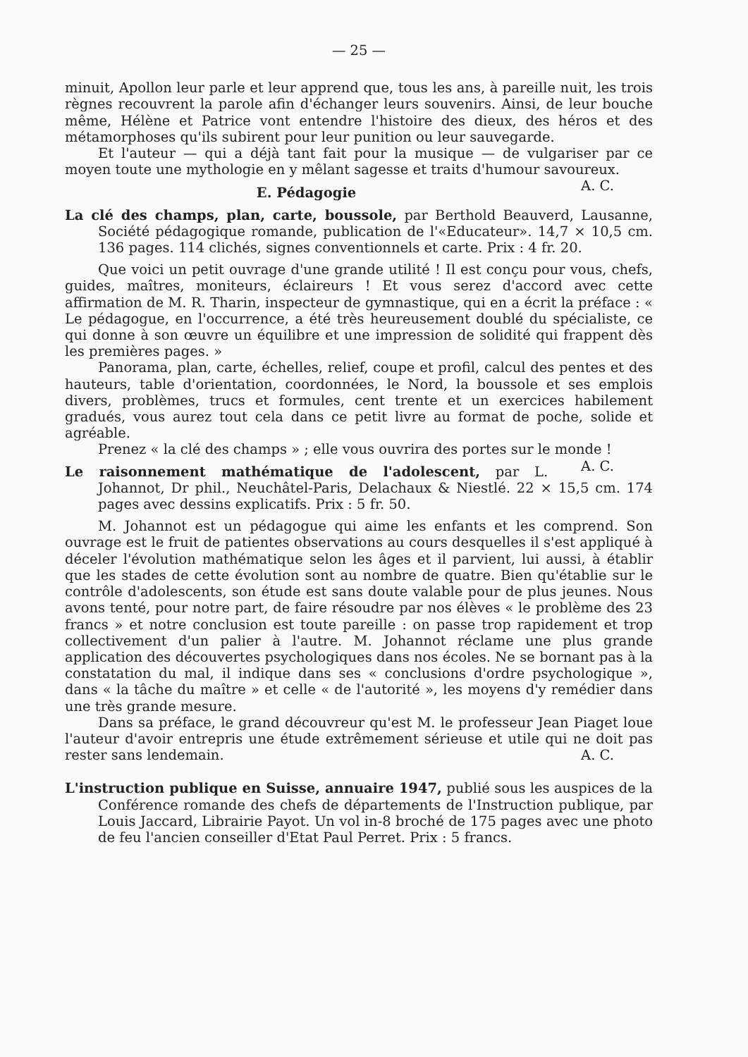— 25 —
minuit, Apollon leur parle et leur apprend que, tous les ans, à pareille nuit, les trois règnes recouvrent la parole afin d'échanger leurs souvenirs. Ainsi, de leur bouche même, Hélène et Patrice vont entendre l'histoire des dieux, des héros et des métamorphoses qu'ils subirent pour leur punition ou leur sauvegarde.
Et l'auteur — qui a déjà tant fait pour la musique — de vulgariser par ce moyen toute une mythologie en y mêlant sagesse et traits d'humour savoureux. A. C.
E. Pédagogie
La clé des champs, plan, carte, boussole, par Berthold Beauverd, Lausanne, Société pédagogique romande, publication de l'«Educateur». 14,7 × 10,5 cm. 136 pages. 114 clichés, signes conventionnels et carte. Prix : 4 fr. 20.
Que voici un petit ouvrage d'une grande utilité ! Il est conçu pour vous, chefs, guides, maîtres, moniteurs, éclaireurs ! Et vous serez d'accord avec cette affirmation de M. R. Tharin, inspecteur de gymnastique, qui en a écrit la préface : « Le pédagogue, en l'occurrence, a été très heureusement doublé du spécialiste, ce qui donne à son œuvre un équilibre et une impression de solidité qui frappent dès les premières pages. »
Panorama, plan, carte, échelles, relief, coupe et profil, calcul des pentes et des hauteurs, table d'orientation, coordonnées, le Nord, la boussole et ses emplois divers, problèmes, trucs et formules, cent trente et un exercices habilement gradués, vous aurez tout cela dans ce petit livre au format de poche, solide et agréable.
Prenez « la clé des champs » ; elle vous ouvrira des portes sur le monde ! A. C.
Le raisonnement mathématique de l'adolescent, par L. Johannot, Dr phil., Neuchâtel-Paris, Delachaux & Niestlé. 22 × 15,5 cm. 174 pages avec dessins explicatifs. Prix : 5 fr. 50.
M. Johannot est un pédagogue qui aime les enfants et les comprend. Son ouvrage est le fruit de patientes observations au cours desquelles il s'est appliqué à déceler l'évolution mathématique selon les âges et il parvient, lui aussi, à établir que les stades de cette évolution sont au nombre de quatre. Bien qu'établie sur le contrôle d'adolescents, son étude est sans doute valable pour de plus jeunes. Nous avons tenté, pour notre part, de faire résoudre par nos élèves « le problème des 23 francs » et notre conclusion est toute pareille : on passe trop rapidement et trop collectivement d'un palier à l'autre. M. Johannot réclame une plus grande application des découvertes psychologiques dans nos écoles. Ne se bornant pas à la constatation du mal, il indique dans ses « conclusions d'ordre psychologique », dans « la tâche du maître » et celle « de l'autorité », les moyens d'y remédier dans une très grande mesure.
Dans sa préface, le grand découvreur qu'est M. le professeur Jean Piaget loue l'auteur d'avoir entrepris une étude extrêmement sérieuse et utile qui ne doit pas rester sans lendemain. A. C.
L'instruction publique en Suisse, annuaire 1947, publié sous les auspices de la Conférence romande des chefs de départements de l'Instruction publique, par Louis Jaccard, Librairie Payot. Un vol in-8 broché de 175 pages avec une photo de feu l'ancien conseiller d'Etat Paul Perret. Prix : 5 francs.